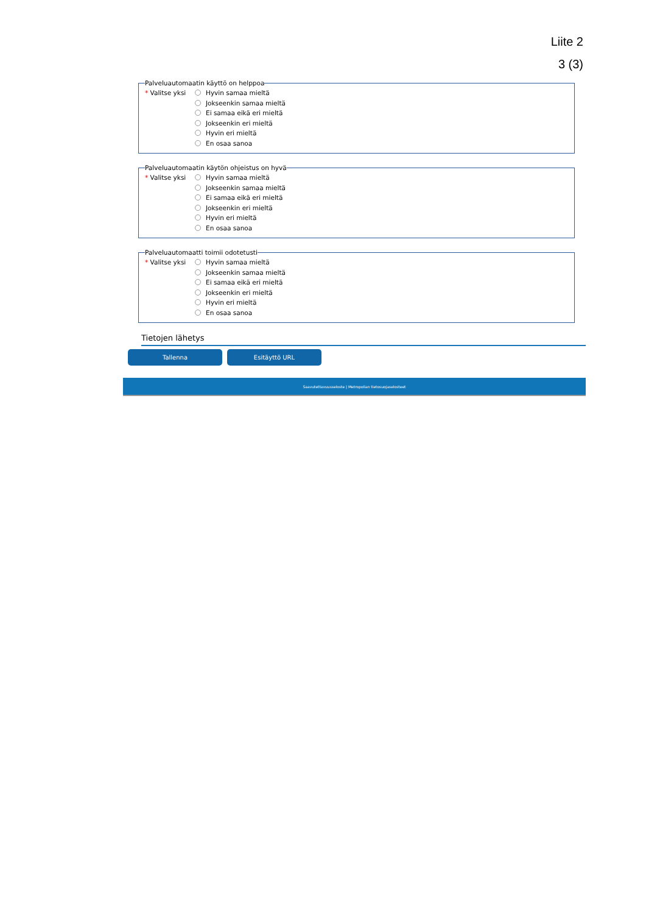Liite 2
3 (3)
Palveluautomaatin käyttö on helppoa
* Valitse yksi
Hyvin samaa mieltä
Jokseenkin samaa mieltä
Ei samaa eikä eri mieltä
Jokseenkin eri mieltä
Hyvin eri mieltä
En osaa sanoa
Palveluautomaatin käytön ohjeistus on hyvä
* Valitse yksi
Hyvin samaa mieltä
Jokseenkin samaa mieltä
Ei samaa eikä eri mieltä
Jokseenkin eri mieltä
Hyvin eri mieltä
En osaa sanoa
Palveluautomaatti toimii odotetusti
* Valitse yksi
Hyvin samaa mieltä
Jokseenkin samaa mieltä
Ei samaa eikä eri mieltä
Jokseenkin eri mieltä
Hyvin eri mieltä
En osaa sanoa
Tietojen lähetys
Tallenna Esitäyttö URL
Saavutettavuusseloste | Metropolian tietosuojaselosteet